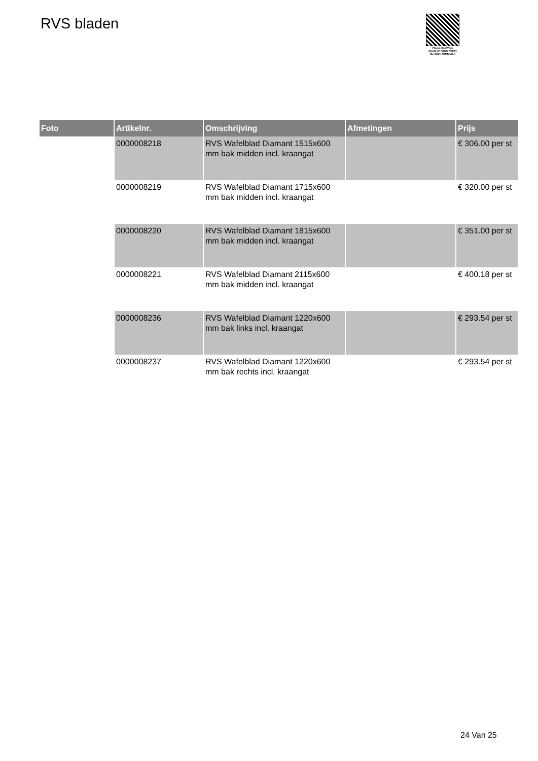RVS bladen
PALLETSERVICE
SCAN QR-CODE VOOR RETOURFORMULIER
| Foto | Artikelnr. | Omschrijving | Afmetingen | Prijs |
| --- | --- | --- | --- | --- |
| | 0000008218 | RVS Wafelblad Diamant 1515x600 mm bak midden incl. kraangat | | € 306.00 per st |
| | 0000008219 | RVS Wafelblad Diamant 1715x600 mm bak midden incl. kraangat | | € 320.00 per st |
| | 0000008220 | RVS Wafelblad Diamant 1815x600 mm bak midden incl. kraangat | | € 351.00 per st |
| | 0000008221 | RVS Wafelblad Diamant 2115x600 mm bak midden incl. kraangat | | € 400.18 per st |
| | 0000008236 | RVS Wafelblad Diamant 1220x600 mm bak links incl. kraangat | | € 293.54 per st |
| | 0000008237 | RVS Wafelblad Diamant 1220x600 mm bak rechts incl. kraangat | | € 293.54 per st |
24 Van 25